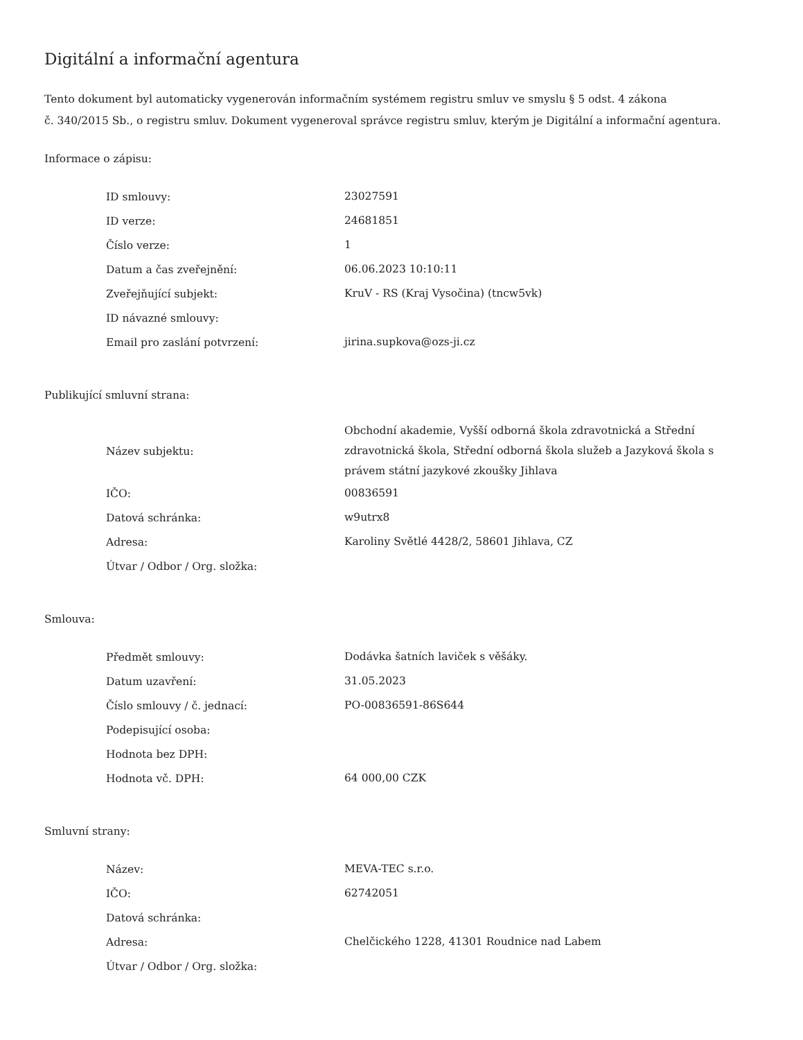Digitální a informační agentura
Tento dokument byl automaticky vygenerován informačním systémem registru smluv ve smyslu § 5 odst. 4 zákona
č. 340/2015 Sb., o registru smluv. Dokument vygeneroval správce registru smluv, kterým je Digitální a informační agentura.
Informace o zápisu:
| ID smlouvy: | 23027591 |
| ID verze: | 24681851 |
| Číslo verze: | 1 |
| Datum a čas zveřejnění: | 06.06.2023 10:10:11 |
| Zveřejňující subjekt: | KruV - RS (Kraj Vysočina) (tncw5vk) |
| ID návazné smlouvy: | |
| Email pro zaslání potvrzení: | jirina.supkova@ozs-ji.cz |
Publikující smluvní strana:
| Název subjektu: | Obchodní akademie, Vyšší odborná škola zdravotnická a Střední zdravotnická škola, Střední odborná škola služeb a Jazyková škola s právem státní jazykové zkoušky Jihlava |
| IČO: | 00836591 |
| Datová schránka: | w9utrx8 |
| Adresa: | Karoliny Světlé 4428/2, 58601 Jihlava, CZ |
| Útvar / Odbor / Org. složka: | |
Smlouva:
| Předmět smlouvy: | Dodávka šatních laviček s věšáky. |
| Datum uzavření: | 31.05.2023 |
| Číslo smlouvy / č. jednací: | PO-00836591-86S644 |
| Podepisující osoba: | |
| Hodnota bez DPH: | |
| Hodnota vč. DPH: | 64 000,00 CZK |
Smluvní strany:
| Název: | MEVA-TEC s.r.o. |
| IČO: | 62742051 |
| Datová schránka: | |
| Adresa: | Chelčického 1228, 41301 Roudnice nad Labem |
| Útvar / Odbor / Org. složka: | |